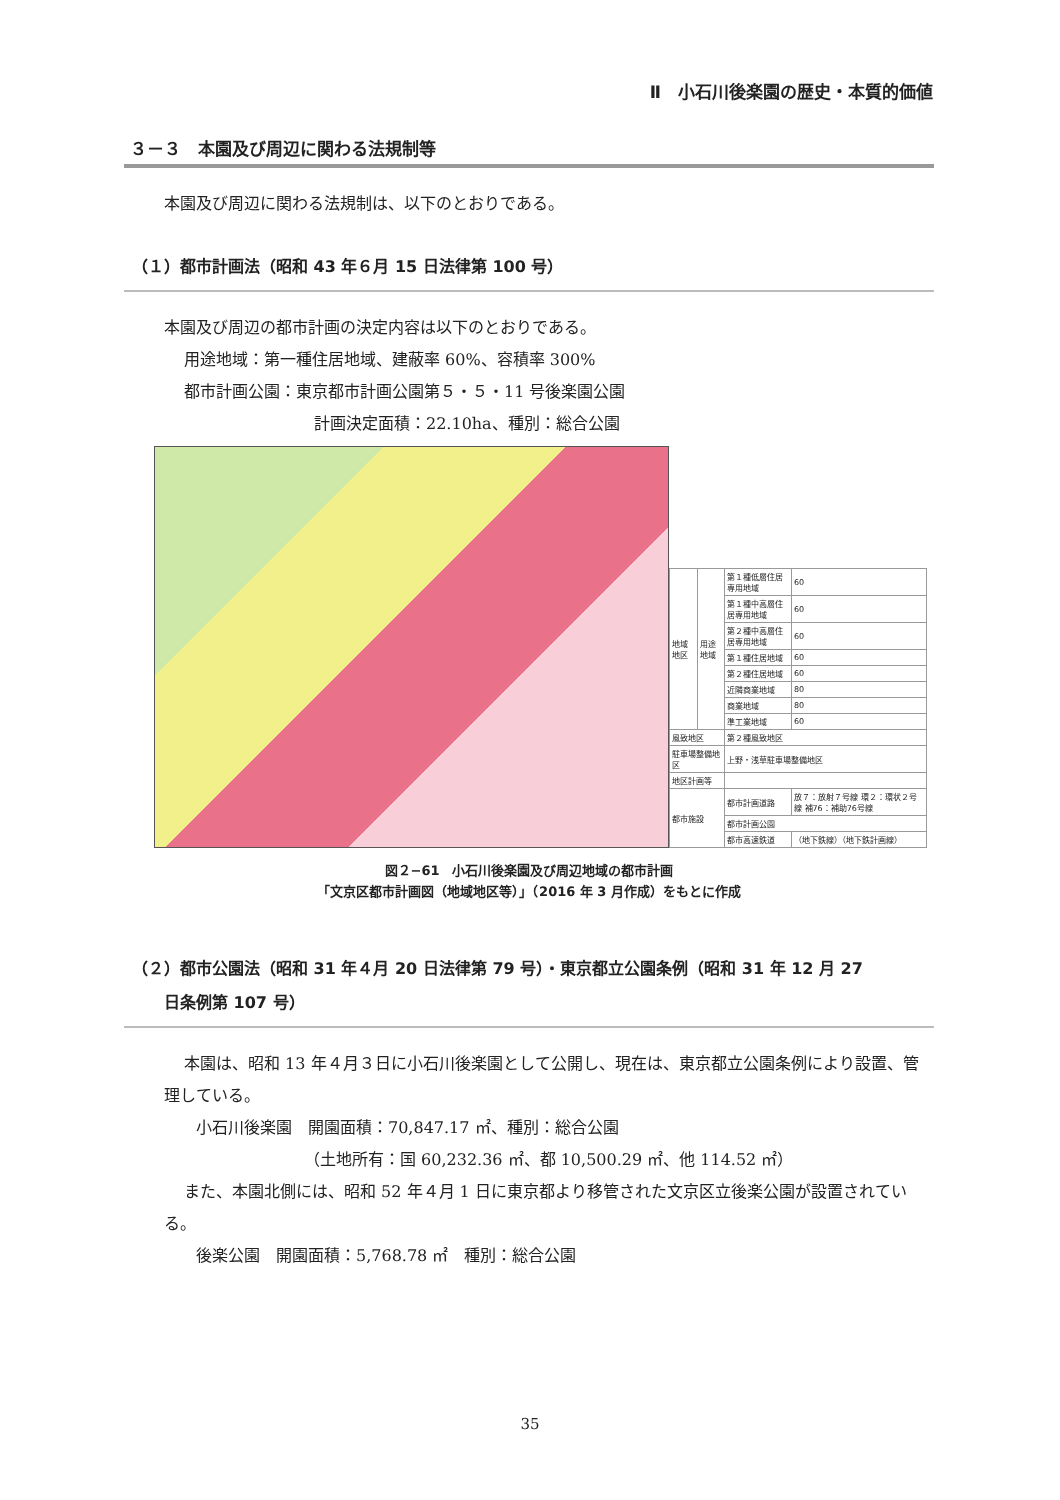Ⅱ　小石川後楽園の歴史・本質的価値
３－３　本園及び周辺に関わる法規制等
本園及び周辺に関わる法規制は、以下のとおりである。
（１）都市計画法（昭和 43 年６月 15 日法律第 100 号）
本園及び周辺の都市計画の決定内容は以下のとおりである。
用途地域：第一種住居地域、建蔽率 60%、容積率 300%
都市計画公園：東京都市計画公園第５・５・11 号後楽園公園
計画決定面積：22.10ha、種別：総合公園
| 地域地区 | 用途地域 | 第１種低層住居専用地域 | 60 |
| | | 第１種中高層住居専用地域 | 60 |
| | | 第２種中高層住居専用地域 | 60 |
| | | 第１種住居地域 | 60 |
| | | 第２種住居地域 | 60 |
| | | 近隣商業地域 | 80 |
| | | 商業地域 | 80 |
| | | 準工業地域 | 60 |
| 風致地区 | | 第２種風致地区 | |
| 駐車場整備地区 | | 上野・浅草駐車場整備地区 | |
| 地区計画等 | | | |
| 都市施設 | | 都市計画道路 | 放７：放射７号線 環２：環状２号線 補76：補助76号線 |
| | | 都市計画公園 | |
| | | 都市高速鉄道 | （地下鉄線）（地下鉄計画線） |
図２−61　小石川後楽園及び周辺地域の都市計画
「文京区都市計画図（地域地区等）」（2016 年 3 月作成）をもとに作成
（２）都市公園法（昭和 31 年４月 20 日法律第 79 号）・東京都立公園条例（昭和 31 年 12 月 27
　　日条例第 107 号）
本園は、昭和 13 年４月３日に小石川後楽園として公開し、現在は、東京都立公園条例により設置、管理している。
小石川後楽園　開園面積：70,847.17 ㎡、種別：総合公園
（土地所有：国 60,232.36 ㎡、都 10,500.29 ㎡、他 114.52 ㎡）
また、本園北側には、昭和 52 年４月 1 日に東京都より移管された文京区立後楽公園が設置されている。
後楽公園　開園面積：5,768.78 ㎡　種別：総合公園
35